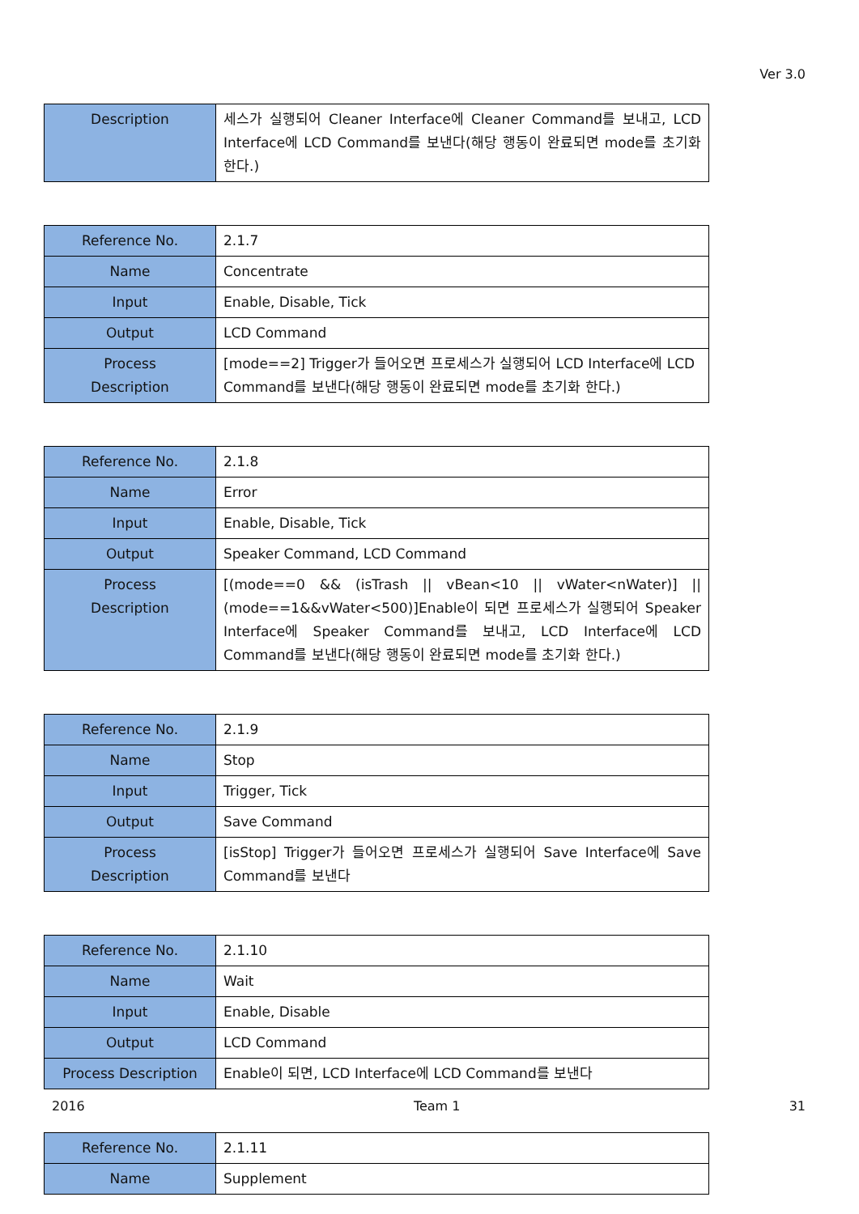Ver 3.0
| Description | 세스가 실행되어 Cleaner Interface에 Cleaner Command를 보내고, LCD Interface에 LCD Command를 보낸다(해당 행동이 완료되면 mode를 초기화 한다.) |
| Reference No. | 2.1.7 |
| Name | Concentrate |
| Input | Enable, Disable, Tick |
| Output | LCD Command |
| Process Description | [mode==2] Trigger가 들어오면 프로세스가 실행되어 LCD Interface에 LCD Command를 보낸다(해당 행동이 완료되면 mode를 초기화 한다.) |
| Reference No. | 2.1.8 |
| Name | Error |
| Input | Enable, Disable, Tick |
| Output | Speaker Command, LCD Command |
| Process Description | [(mode==0 && (isTrash // vBean<10 // vWater<nWater)] // (mode==1&&vWater<500)]Enable이 되면 프로세스가 실행되어 Speaker Interface에 Speaker Command를 보내고, LCD Interface에 LCD Command를 보낸다(해당 행동이 완료되면 mode를 초기화 한다.) |
| Reference No. | 2.1.9 |
| Name | Stop |
| Input | Trigger, Tick |
| Output | Save Command |
| Process Description | [isStop] Trigger가 들어오면 프로세스가 실행되어 Save Interface에 Save Command를 보낸다 |
| Reference No. | 2.1.10 |
| Name | Wait |
| Input | Enable, Disable |
| Output | LCD Command |
| Process Description | Enable이 되면, LCD Interface에 LCD Command를 보낸다 |
| Reference No. | 2.1.11 |
| Name | Supplement |
2016 Team 1 31